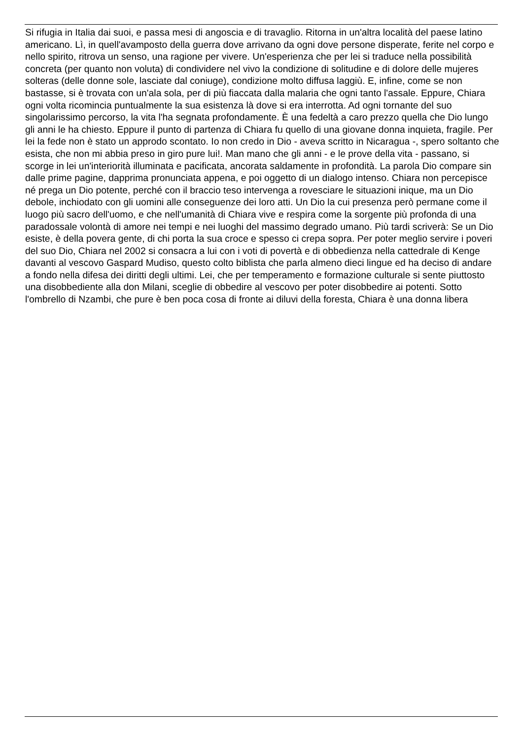Si rifugia in Italia dai suoi, e passa mesi di angoscia e di travaglio. Ritorna in un'altra località del paese latino americano. Lì, in quell'avamposto della guerra dove arrivano da ogni dove persone disperate, ferite nel corpo e nello spirito, ritrova un senso, una ragione per vivere. Un'esperienza che per lei si traduce nella possibilità concreta (per quanto non voluta) di condividere nel vivo la condizione di solitudine e di dolore delle mujeres solteras (delle donne sole, lasciate dal coniuge), condizione molto diffusa laggiù. E, infine, come se non bastasse, si è trovata con un'ala sola, per di più fiaccata dalla malaria che ogni tanto l'assale. Eppure, Chiara ogni volta ricomincia puntualmente la sua esistenza là dove si era interrotta. Ad ogni tornante del suo singolarissimo percorso, la vita l'ha segnata profondamente. È una fedeltà a caro prezzo quella che Dio lungo gli anni le ha chiesto. Eppure il punto di partenza di Chiara fu quello di una giovane donna inquieta, fragile. Per lei la fede non è stato un approdo scontato. Io non credo in Dio - aveva scritto in Nicaragua -, spero soltanto che esista, che non mi abbia preso in giro pure lui!. Man mano che gli anni - e le prove della vita - passano, si scorge in lei un'interiorità illuminata e pacificata, ancorata saldamente in profondità. La parola Dio compare sin dalle prime pagine, dapprima pronunciata appena, e poi oggetto di un dialogo intenso. Chiara non percepisce né prega un Dio potente, perché con il braccio teso intervenga a rovesciare le situazioni inique, ma un Dio debole, inchiodato con gli uomini alle conseguenze dei loro atti. Un Dio la cui presenza però permane come il luogo più sacro dell'uomo, e che nell'umanità di Chiara vive e respira come la sorgente più profonda di una paradossale volontà di amore nei tempi e nei luoghi del massimo degrado umano. Più tardi scriverà: Se un Dio esiste, è della povera gente, di chi porta la sua croce e spesso ci crepa sopra. Per poter meglio servire i poveri del suo Dio, Chiara nel 2002 si consacra a lui con i voti di povertà e di obbedienza nella cattedrale di Kenge davanti al vescovo Gaspard Mudiso, questo colto biblista che parla almeno dieci lingue ed ha deciso di andare a fondo nella difesa dei diritti degli ultimi. Lei, che per temperamento e formazione culturale si sente piuttosto una disobbediente alla don Milani, sceglie di obbedire al vescovo per poter disobbedire ai potenti. Sotto l'ombrello di Nzambi, che pure è ben poca cosa di fronte ai diluvi della foresta, Chiara è una donna libera